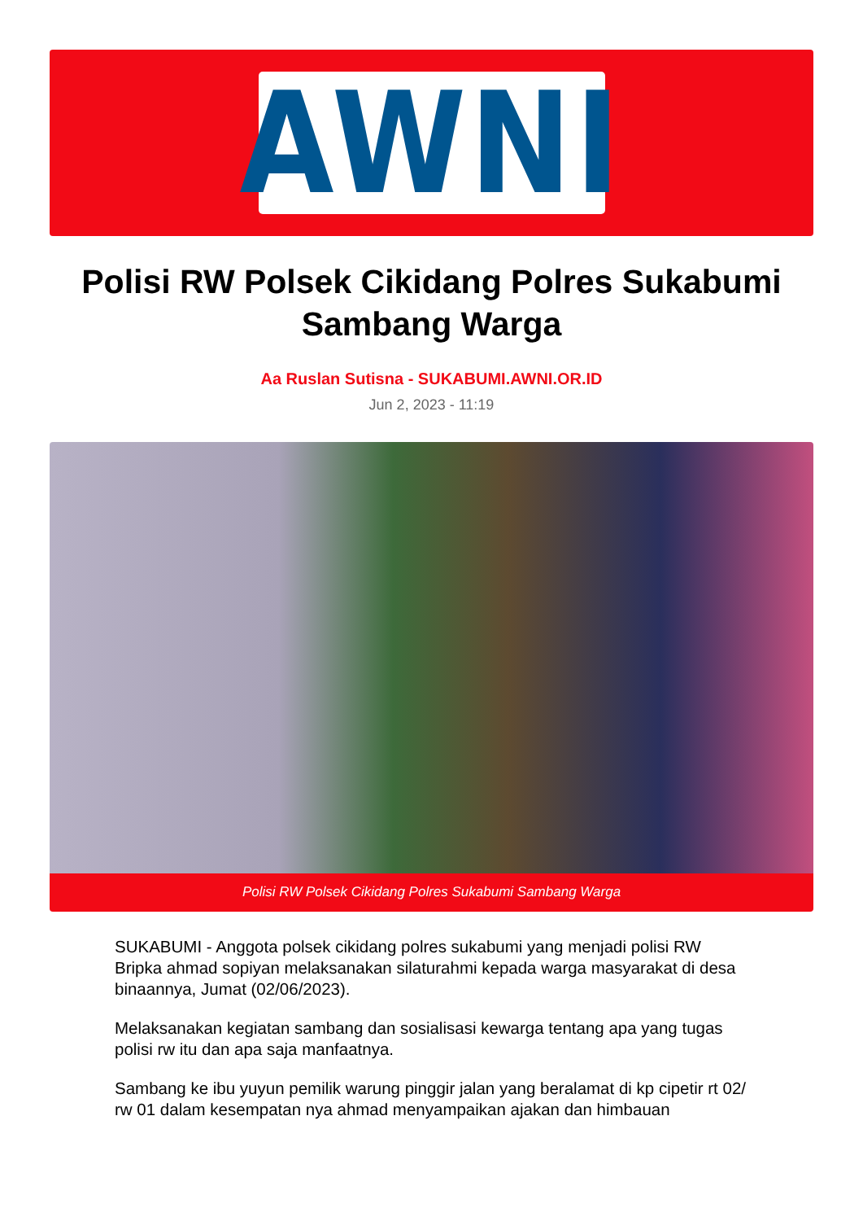AWNI
Polisi RW Polsek Cikidang Polres Sukabumi Sambang Warga
Aa Ruslan Sutisna - SUKABUMI.AWNI.OR.ID
Jun 2, 2023 - 11:19
Polisi RW Polsek Cikidang Polres Sukabumi Sambang Warga
SUKABUMI - Anggota polsek cikidang polres sukabumi yang menjadi polisi RW Bripka ahmad sopiyan melaksanakan silaturahmi kepada warga masyarakat di desa binaannya, Jumat (02/06/2023).
Melaksanakan kegiatan sambang dan sosialisasi kewarga tentang apa yang tugas polisi rw itu dan apa saja manfaatnya.
Sambang ke ibu yuyun pemilik warung pinggir jalan yang beralamat di kp cipetir rt 02/ rw 01 dalam kesempatan nya ahmad menyampaikan ajakan dan himbauan